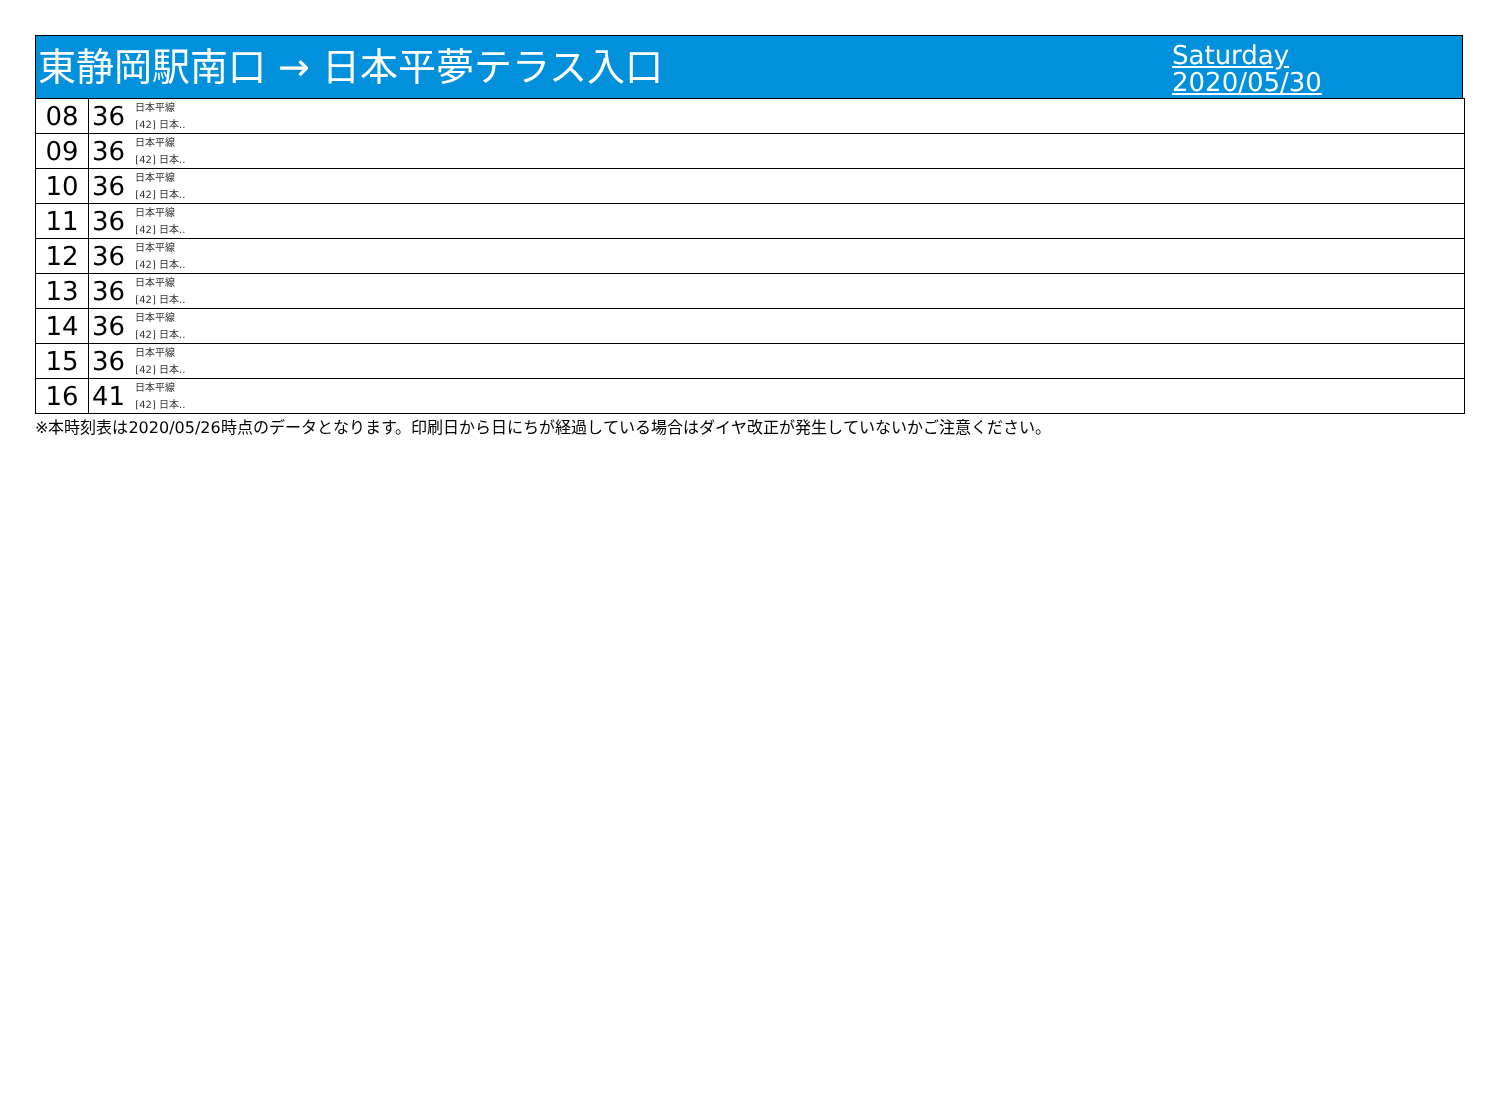東静岡駅南口 → 日本平夢テラス入口
Saturday
2020/05/30
| 08 | 36 日本平線 [42] 日本.. |
| 09 | 36 日本平線 [42] 日本.. |
| 10 | 36 日本平線 [42] 日本.. |
| 11 | 36 日本平線 [42] 日本.. |
| 12 | 36 日本平線 [42] 日本.. |
| 13 | 36 日本平線 [42] 日本.. |
| 14 | 36 日本平線 [42] 日本.. |
| 15 | 36 日本平線 [42] 日本.. |
| 16 | 41 日本平線 [42] 日本.. |
※本時刻表は2020/05/26時点のデータとなります。印刷日から日にちが経過している場合はダイヤ改正が発生していないかご注意ください。